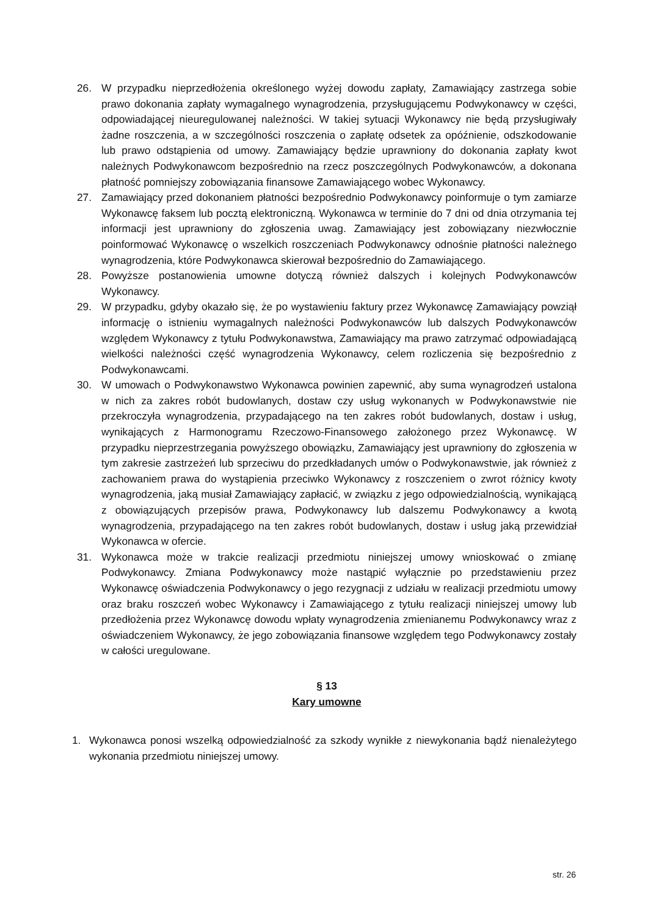26. W przypadku nieprzedłożenia określonego wyżej dowodu zapłaty, Zamawiający zastrzega sobie prawo dokonania zapłaty wymagalnego wynagrodzenia, przysługującemu Podwykonawcy w części, odpowiadającej nieuregulowanej należności. W takiej sytuacji Wykonawcy nie będą przysługiwały żadne roszczenia, a w szczególności roszczenia o zapłatę odsetek za opóźnienie, odszkodowanie lub prawo odstąpienia od umowy. Zamawiający będzie uprawniony do dokonania zapłaty kwot należnych Podwykonawcom bezpośrednio na rzecz poszczególnych Podwykonawców, a dokonana płatność pomniejszy zobowiązania finansowe Zamawiającego wobec Wykonawcy.
27. Zamawiający przed dokonaniem płatności bezpośrednio Podwykonawcy poinformuje o tym zamiarze Wykonawcę faksem lub pocztą elektroniczną. Wykonawca w terminie do 7 dni od dnia otrzymania tej informacji jest uprawniony do zgłoszenia uwag. Zamawiający jest zobowiązany niezwłocznie poinformować Wykonawcę o wszelkich roszczeniach Podwykonawcy odnośnie płatności należnego wynagrodzenia, które Podwykonawca skierował bezpośrednio do Zamawiającego.
28. Powyższe postanowienia umowne dotyczą również dalszych i kolejnych Podwykonawców Wykonawcy.
29. W przypadku, gdyby okazało się, że po wystawieniu faktury przez Wykonawcę Zamawiający powziął informację o istnieniu wymagalnych należności Podwykonawców lub dalszych Podwykonawców względem Wykonawcy z tytułu Podwykonawstwa, Zamawiający ma prawo zatrzymać odpowiadającą wielkości należności część wynagrodzenia Wykonawcy, celem rozliczenia się bezpośrednio z Podwykonawcami.
30. W umowach o Podwykonawstwo Wykonawca powinien zapewnić, aby suma wynagrodzeń ustalona w nich za zakres robót budowlanych, dostaw czy usług wykonanych w Podwykonawstwie nie przekroczyła wynagrodzenia, przypadającego na ten zakres robót budowlanych, dostaw i usług, wynikających z Harmonogramu Rzeczowo-Finansowego założonego przez Wykonawcę. W przypadku nieprzestrzegania powyższego obowiązku, Zamawiający jest uprawniony do zgłoszenia w tym zakresie zastrzeżeń lub sprzeciwu do przedkładanych umów o Podwykonawstwie, jak również z zachowaniem prawa do wystąpienia przeciwko Wykonawcy z roszczeniem o zwrot różnicy kwoty wynagrodzenia, jaką musiał Zamawiający zapłacić, w związku z jego odpowiedzialnością, wynikającą z obowiązujących przepisów prawa, Podwykonawcy lub dalszemu Podwykonawcy a kwotą wynagrodzenia, przypadającego na ten zakres robót budowlanych, dostaw i usług jaką przewidział Wykonawca w ofercie.
31. Wykonawca może w trakcie realizacji przedmiotu niniejszej umowy wnioskować o zmianę Podwykonawcy. Zmiana Podwykonawcy może nastąpić wyłącznie po przedstawieniu przez Wykonawcę oświadczenia Podwykonawcy o jego rezygnacji z udziału w realizacji przedmiotu umowy oraz braku roszczeń wobec Wykonawcy i Zamawiającego z tytułu realizacji niniejszej umowy lub przedłożenia przez Wykonawcę dowodu wpłaty wynagrodzenia zmienianemu Podwykonawcy wraz z oświadczeniem Wykonawcy, że jego zobowiązania finansowe względem tego Podwykonawcy zostały w całości uregulowane.
§ 13
Kary umowne
1. Wykonawca ponosi wszelką odpowiedzialność za szkody wynikłe z niewykonania bądź nienależytego wykonania przedmiotu niniejszej umowy.
str. 26